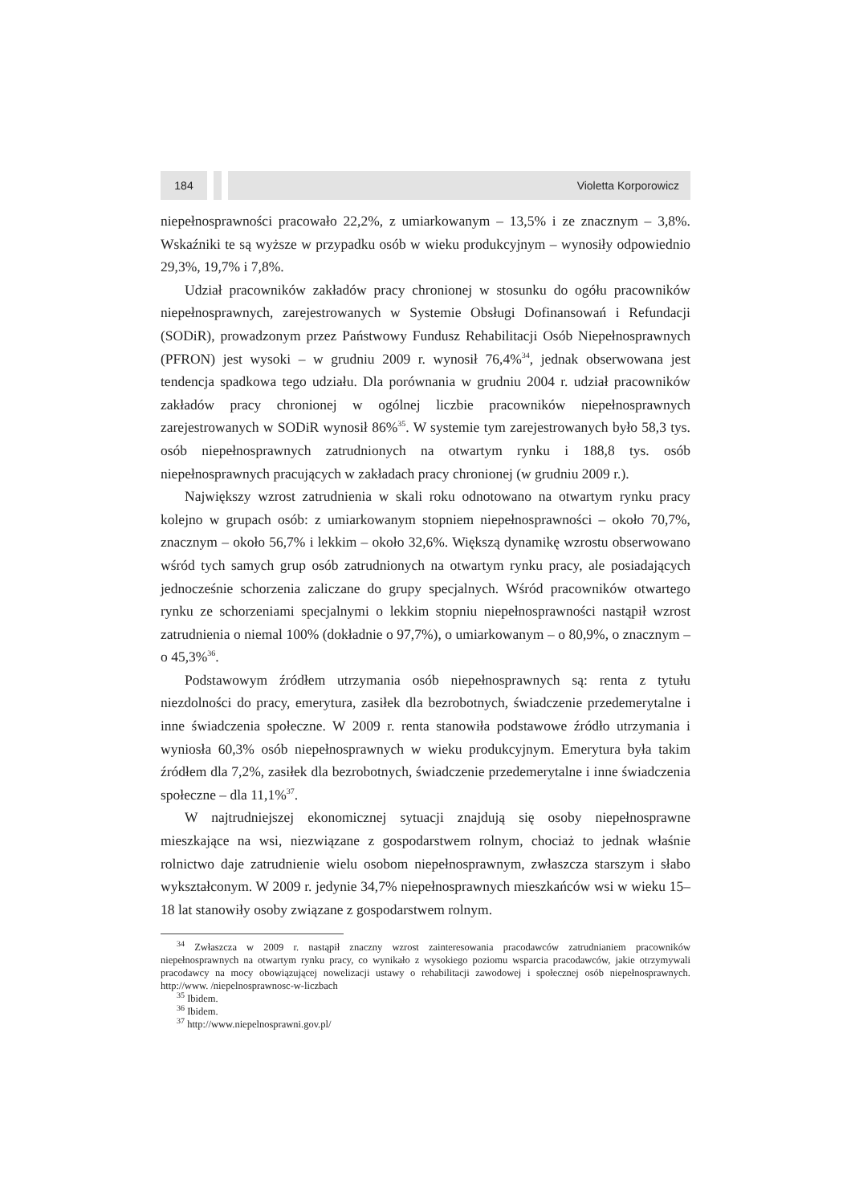184 Violetta Korporowicz
niepełnosprawności pracowało 22,2%, z umiarkowanym – 13,5% i ze znacznym – 3,8%. Wskaźniki te są wyższe w przypadku osób w wieku produkcyjnym – wynosiły odpowiednio 29,3%, 19,7% i 7,8%.
Udział pracowników zakładów pracy chronionej w stosunku do ogółu pracowników niepełnosprawnych, zarejestrowanych w Systemie Obsługi Dofinansowań i Refundacji (SODiR), prowadzonym przez Państwowy Fundusz Rehabilitacji Osób Niepełnosprawnych (PFRON) jest wysoki – w grudniu 2009 r. wynosił 76,4%<sup>34</sup>, jednak obserwowana jest tendencja spadkowa tego udziału. Dla porównania w grudniu 2004 r. udział pracowników zakładów pracy chronionej w ogólnej liczbie pracowników niepełnosprawnych zarejestrowanych w SODiR wynosił 86%<sup>35</sup>. W systemie tym zarejestrowanych było 58,3 tys. osób niepełnosprawnych zatrudnionych na otwartym rynku i 188,8 tys. osób niepełnosprawnych pracujących w zakładach pracy chronionej (w grudniu 2009 r.).
Największy wzrost zatrudnienia w skali roku odnotowano na otwartym rynku pracy kolejno w grupach osób: z umiarkowanym stopniem niepełnosprawności – około 70,7%, znacznym – około 56,7% i lekkim – około 32,6%. Większą dynamikę wzrostu obserwowano wśród tych samych grup osób zatrudnionych na otwartym rynku pracy, ale posiadających jednocześnie schorzenia zaliczane do grupy specjalnych. Wśród pracowników otwartego rynku ze schorzeniami specjalnymi o lekkim stopniu niepełnosprawności nastąpił wzrost zatrudnienia o niemal 100% (dokładnie o 97,7%), o umiarkowanym – o 80,9%, o znacznym – o 45,3%<sup>36</sup>.
Podstawowym źródłem utrzymania osób niepełnosprawnych są: renta z tytułu niezdolności do pracy, emerytura, zasiłek dla bezrobotnych, świadczenie przedemerytalne i inne świadczenia społeczne. W 2009 r. renta stanowiła podstawowe źródło utrzymania i wyniosła 60,3% osób niepełnosprawnych w wieku produkcyjnym. Emerytura była takim źródłem dla 7,2%, zasiłek dla bezrobotnych, świadczenie przedemerytalne i inne świadczenia społeczne – dla 11,1%<sup>37</sup>.
W najtrudniejszej ekonomicznej sytuacji znajdują się osoby niepełnosprawne mieszkające na wsi, niezwiązane z gospodarstwem rolnym, chociaż to jednak właśnie rolnictwo daje zatrudnienie wielu osobom niepełnosprawnym, zwłaszcza starszym i słabo wykształconym. W 2009 r. jedynie 34,7% niepełnosprawnych mieszkańców wsi w wieku 15–18 lat stanowiły osoby związane z gospodarstwem rolnym.
<sup>34</sup> Zwłaszcza w 2009 r. nastąpił znaczny wzrost zainteresowania pracodawców zatrudnianiem pracowników niepełnosprawnych na otwartym rynku pracy, co wynikało z wysokiego poziomu wsparcia pracodawców, jakie otrzymywali pracodawcy na mocy obowiązującej nowelizacji ustawy o rehabilitacji zawodowej i społecznej osób niepełnosprawnych. http://www. /niepelnosprawnosc-w-liczbach
<sup>35</sup> Ibidem.
<sup>36</sup> Ibidem.
<sup>37</sup> http://www.niepelnosprawni.gov.pl/